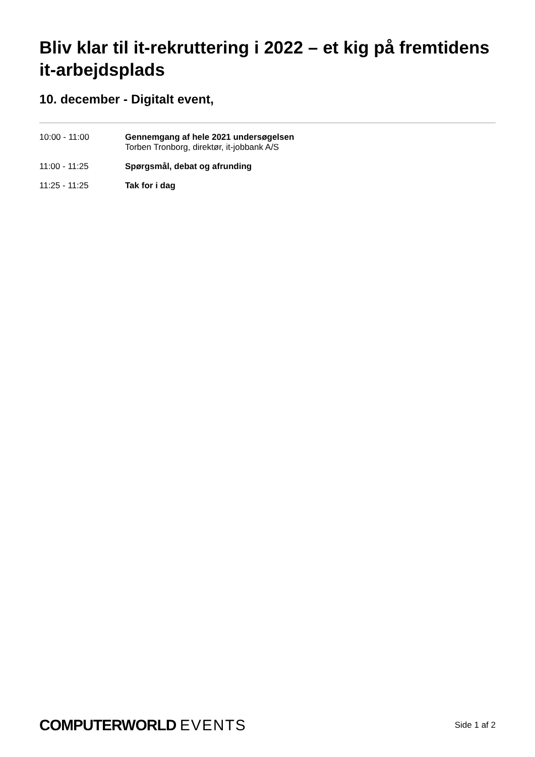Bliv klar til it-rekruttering i 2022 – et kig på fremtidens it-arbejdsplads
10. december - Digitalt event,
| 10:00 - 11:00 | Gennemgang af hele 2021 undersøgelsen Torben Tronborg, direktør, it-jobbank A/S |
| 11:00 - 11:25 | Spørgsmål, debat og afrunding |
| 11:25 - 11:25 | Tak for i dag |
COMPUTERWORLD EVENTS
Side 1 af 2